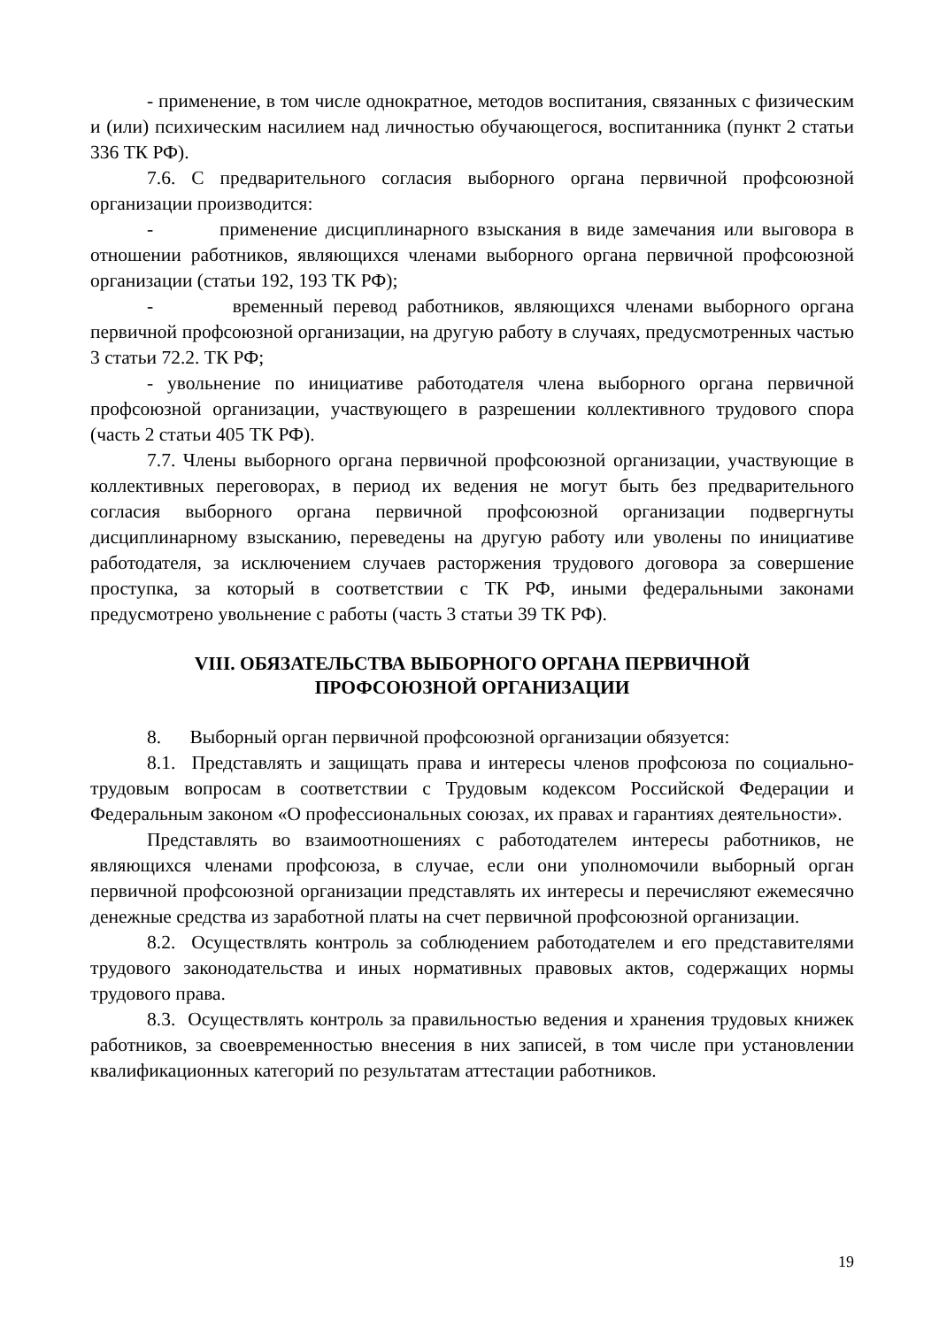- применение, в том числе однократное, методов воспитания, связанных с физическим и (или) психическим насилием над личностью обучающегося, воспитанника (пункт 2 статьи 336 ТК РФ).
7.6. С предварительного согласия выборного органа первичной профсоюзной организации производится:
- применение дисциплинарного взыскания в виде замечания или выговора в отношении работников, являющихся членами выборного органа первичной профсоюзной организации (статьи 192, 193 ТК РФ);
- временный перевод работников, являющихся членами выборного органа первичной профсоюзной организации, на другую работу в случаях, предусмотренных частью 3 статьи 72.2. ТК РФ;
- увольнение по инициативе работодателя члена выборного органа первичной профсоюзной организации, участвующего в разрешении коллективного трудового спора (часть 2 статьи 405 ТК РФ).
7.7. Члены выборного органа первичной профсоюзной организации, участвующие в коллективных переговорах, в период их ведения не могут быть без предварительного согласия выборного органа первичной профсоюзной организации подвергнуты дисциплинарному взысканию, переведены на другую работу или уволены по инициативе работодателя, за исключением случаев расторжения трудового договора за совершение проступка, за который в соответствии с ТК РФ, иными федеральными законами предусмотрено увольнение с работы (часть 3 статьи 39 ТК РФ).
VIII. ОБЯЗАТЕЛЬСТВА ВЫБОРНОГО ОРГАНА ПЕРВИЧНОЙ
ПРОФСОЮЗНОЙ ОРГАНИЗАЦИИ
8. Выборный орган первичной профсоюзной организации обязуется:
8.1. Представлять и защищать права и интересы членов профсоюза по социально-трудовым вопросам в соответствии с Трудовым кодексом Российской Федерации и Федеральным законом «О профессиональных союзах, их правах и гарантиях деятельности».
Представлять во взаимоотношениях с работодателем интересы работников, не являющихся членами профсоюза, в случае, если они уполномочили выборный орган первичной профсоюзной организации представлять их интересы и перечисляют ежемесячно денежные средства из заработной платы на счет первичной профсоюзной организации.
8.2. Осуществлять контроль за соблюдением работодателем и его представителями трудового законодательства и иных нормативных правовых актов, содержащих нормы трудового права.
8.3. Осуществлять контроль за правильностью ведения и хранения трудовых книжек работников, за своевременностью внесения в них записей, в том числе при установлении квалификационных категорий по результатам аттестации работников.
19